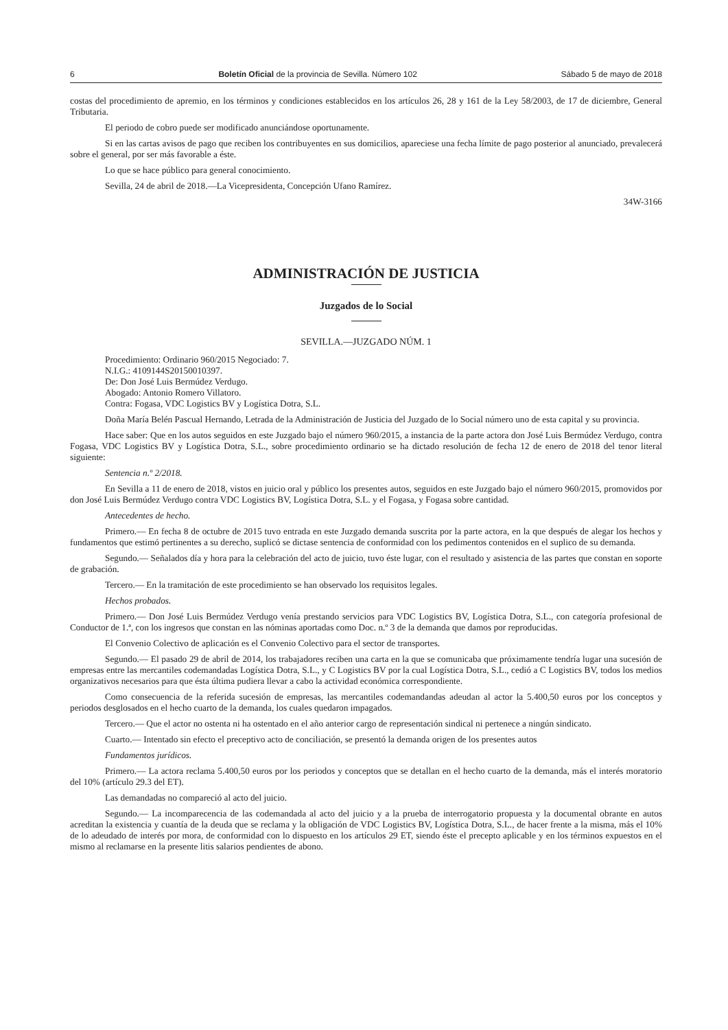6 Boletín Oficial de la provincia de Sevilla. Número 102 Sábado 5 de mayo de 2018
costas del procedimiento de apremio, en los términos y condiciones establecidos en los artículos 26, 28 y 161 de la Ley 58/2003, de 17 de diciembre, General Tributaria.
El periodo de cobro puede ser modificado anunciándose oportunamente.
Si en las cartas avisos de pago que reciben los contribuyentes en sus domicilios, apareciese una fecha límite de pago posterior al anunciado, prevalecerá sobre el general, por ser más favorable a éste.
Lo que se hace público para general conocimiento.
Sevilla, 24 de abril de 2018.—La Vicepresidenta, Concepción Ufano Ramírez.
34W-3166
ADMINISTRACIÓN DE JUSTICIA
Juzgados de lo Social
SEVILLA.—JUZGADO NÚM. 1
Procedimiento: Ordinario 960/2015 Negociado: 7.
N.I.G.: 4109144S20150010397.
De: Don José Luis Bermúdez Verdugo.
Abogado: Antonio Romero Villatoro.
Contra: Fogasa, VDC Logistics BV y Logística Dotra, S.L.
Doña María Belén Pascual Hernando, Letrada de la Administración de Justicia del Juzgado de lo Social número uno de esta capital y su provincia.
Hace saber: Que en los autos seguidos en este Juzgado bajo el número 960/2015, a instancia de la parte actora don José Luis Bermúdez Verdugo, contra Fogasa, VDC Logistics BV y Logística Dotra, S.L., sobre procedimiento ordinario se ha dictado resolución de fecha 12 de enero de 2018 del tenor literal siguiente:
Sentencia n.º 2/2018.
En Sevilla a 11 de enero de 2018, vistos en juicio oral y público los presentes autos, seguidos en este Juzgado bajo el número 960/2015, promovidos por don José Luis Bermúdez Verdugo contra VDC Logistics BV, Logística Dotra, S.L. y el Fogasa, y Fogasa sobre cantidad.
Antecedentes de hecho.
Primero.— En fecha 8 de octubre de 2015 tuvo entrada en este Juzgado demanda suscrita por la parte actora, en la que después de alegar los hechos y fundamentos que estimó pertinentes a su derecho, suplicó se dictase sentencia de conformidad con los pedimentos contenidos en el suplico de su demanda.
Segundo.— Señalados día y hora para la celebración del acto de juicio, tuvo éste lugar, con el resultado y asistencia de las partes que constan en soporte de grabación.
Tercero.— En la tramitación de este procedimiento se han observado los requisitos legales.
Hechos probados.
Primero.— Don José Luis Bermúdez Verdugo venía prestando servicios para VDC Logistics BV, Logística Dotra, S.L., con categoría profesional de Conductor de 1.ª, con los ingresos que constan en las nóminas aportadas como Doc. n.º 3 de la demanda que damos por reproducidas.
El Convenio Colectivo de aplicación es el Convenio Colectivo para el sector de transportes.
Segundo.— El pasado 29 de abril de 2014, los trabajadores reciben una carta en la que se comunicaba que próximamente tendría lugar una sucesión de empresas entre las mercantiles codemandadas Logística Dotra, S.L., y C Logistics BV por la cual Logística Dotra, S.L., cedió a C Logistics BV, todos los medios organizativos necesarios para que ésta última pudiera llevar a cabo la actividad económica correspondiente.
Como consecuencia de la referida sucesión de empresas, las mercantiles codemandandas adeudan al actor la 5.400,50 euros por los conceptos y periodos desglosados en el hecho cuarto de la demanda, los cuales quedaron impagados.
Tercero.— Que el actor no ostenta ni ha ostentado en el año anterior cargo de representación sindical ni pertenece a ningún sindicato.
Cuarto.— Intentado sin efecto el preceptivo acto de conciliación, se presentó la demanda origen de los presentes autos
Fundamentos jurídicos.
Primero.— La actora reclama 5.400,50 euros por los periodos y conceptos que se detallan en el hecho cuarto de la demanda, más el interés moratorio del 10% (artículo 29.3 del ET).
Las demandadas no compareció al acto del juicio.
Segundo.— La incomparecencia de las codemandada al acto del juicio y a la prueba de interrogatorio propuesta y la documental obrante en autos acreditan la existencia y cuantía de la deuda que se reclama y la obligación de VDC Logistics BV, Logística Dotra, S.L., de hacer frente a la misma, más el 10% de lo adeudado de interés por mora, de conformidad con lo dispuesto en los artículos 29 ET, siendo éste el precepto aplicable y en los términos expuestos en el mismo al reclamarse en la presente litis salarios pendientes de abono.